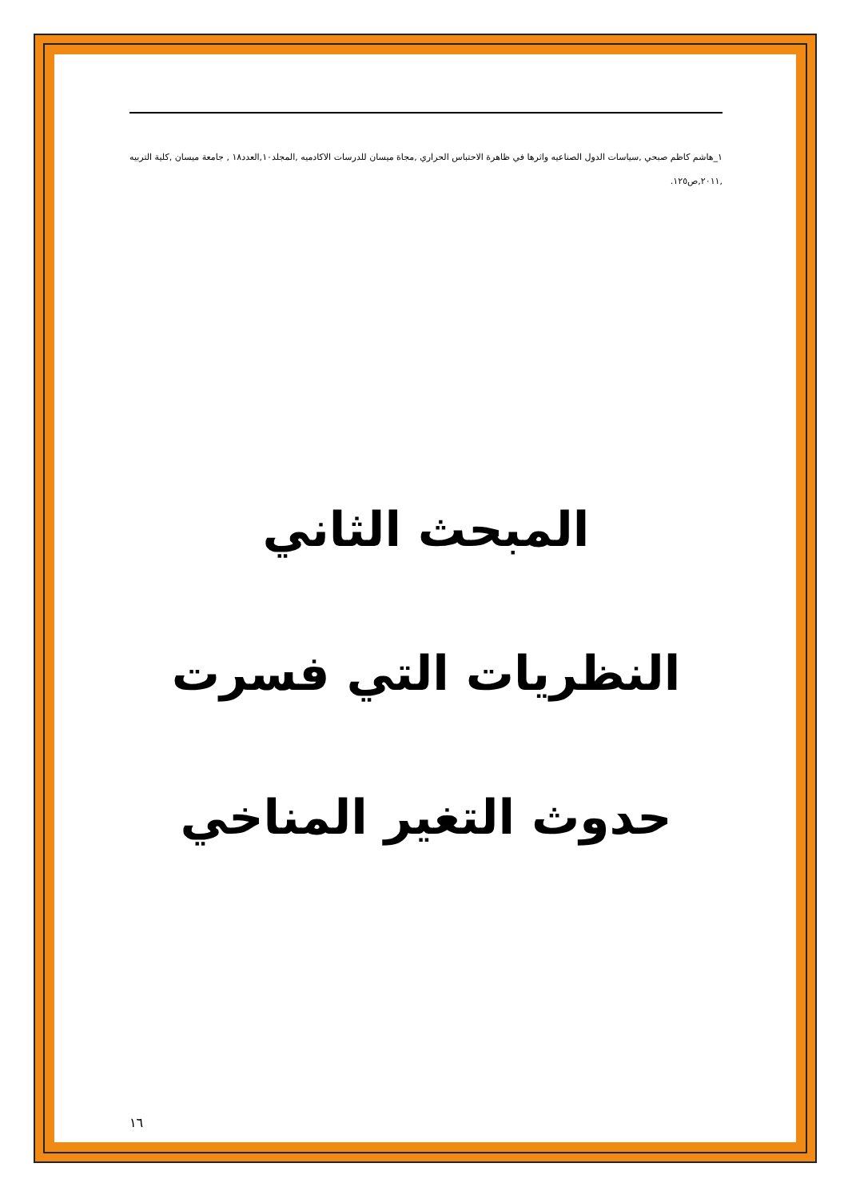١_هاشم كاظم صبحي ,سياسات الدول الصناعيه واثرها في ظاهرة الاحتباس الحراري ,مجاة ميسان للدرسات الاكادميه ,المجلد١٠,العدد١٨ , جامعة ميسان ,كلية التربيه ,٢٠١١,ص١٢٥.
المبحث الثاني
النظريات التي فسرت
حدوث التغير المناخي
١٦